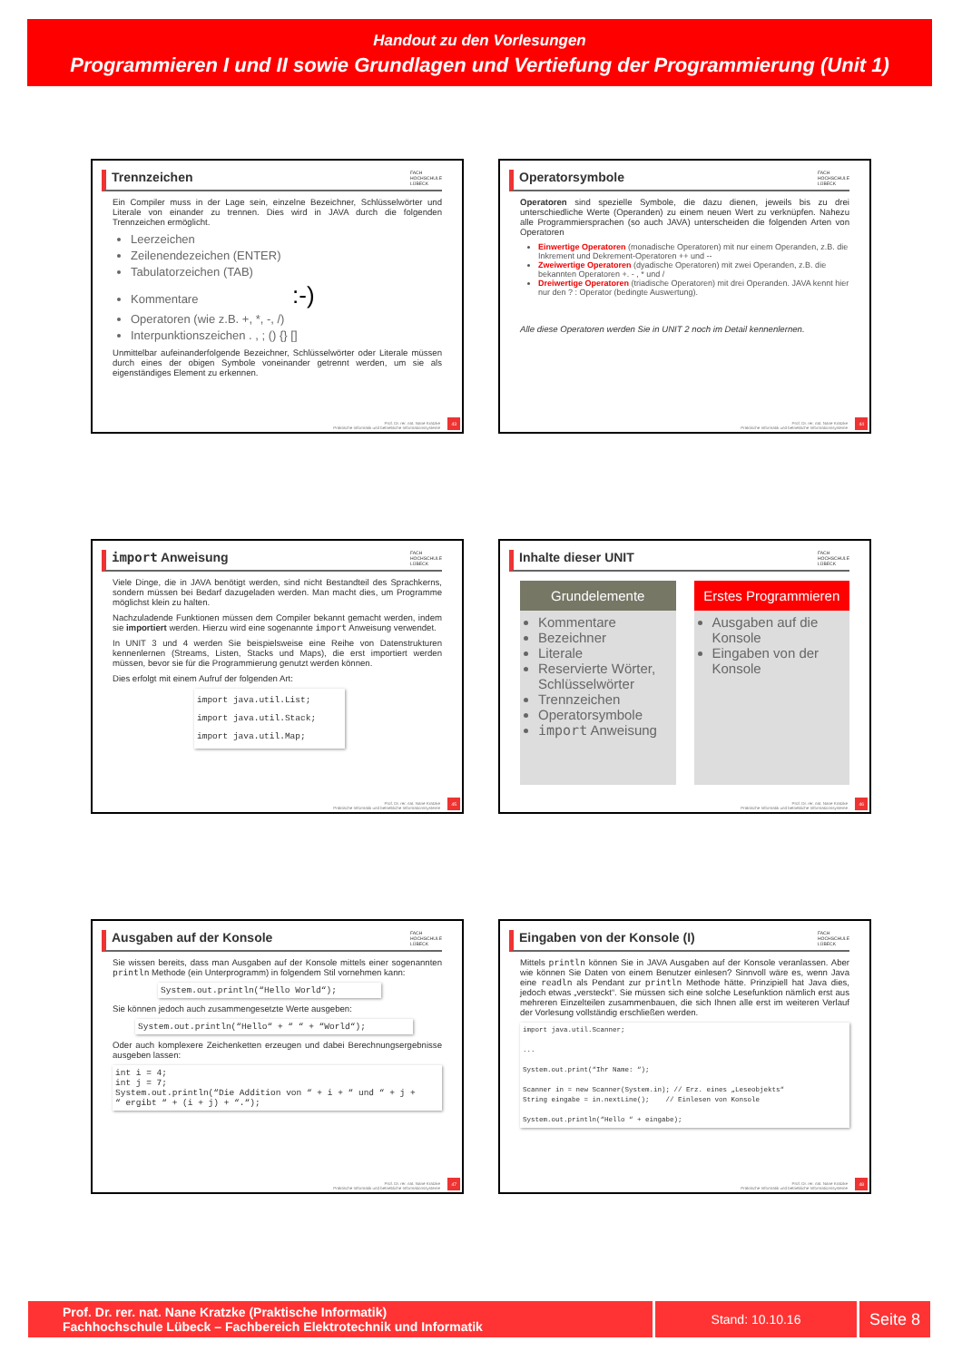Handout zu den Vorlesungen
Programmieren I und II sowie Grundlagen und Vertiefung der Programmierung (Unit 1)
Trennzeichen FACH
HOCHSCHULE
LÜBECK
Ein Compiler muss in der Lage sein, einzelne Bezeichner, Schlüsselwörter und Literale von einander zu trennen. Dies wird in JAVA durch die folgenden Trennzeichen ermöglicht.
Leerzeichen
Zeilenendezeichen (ENTER)
Tabulatorzeichen (TAB)
Kommentare :-)
Operatoren (wie z.B. +, *, -, /)
Interpunktionszeichen . , ; () {} []
Unmittelbar aufeinanderfolgende Bezeichner, Schlüsselwörter oder Literale müssen durch eines der obigen Symbole voneinander getrennt werden, um sie als eigenständiges Element zu erkennen.
Prof. Dr. rer. nat. Nane Kratzke
Praktische Informatik und betriebliche Informationssysteme
43
Operatorsymbole FACH
HOCHSCHULE
LÜBECK
Operatoren sind spezielle Symbole, die dazu dienen, jeweils bis zu drei unterschiedliche Werte (Operanden) zu einem neuen Wert zu verknüpfen. Nahezu alle Programmiersprachen (so auch JAVA) unterscheiden die folgenden Arten von Operatoren
Einwertige Operatoren (monadische Operatoren) mit nur einem Operanden, z.B. die Inkrement und Dekrement-Operatoren ++ und --
Zweiwertige Operatoren (dyadische Operatoren) mit zwei Operanden, z.B. die bekannten Operatoren +. - , * und /
Dreiwertige Operatoren (triadische Operatoren) mit drei Operanden. JAVA kennt hier nur den ? : Operator (bedingte Auswertung).
Alle diese Operatoren werden Sie in UNIT 2 noch im Detail kennenlernen.
Prof. Dr. rer. nat. Nane Kratzke
Praktische Informatik und betriebliche Informationssysteme
44
import Anweisung FACH
HOCHSCHULE
LÜBECK
Viele Dinge, die in JAVA benötigt werden, sind nicht Bestandteil des Sprachkerns, sondern müssen bei Bedarf dazugeladen werden. Man macht dies, um Programme möglichst klein zu halten.
Nachzuladende Funktionen müssen dem Compiler bekannt gemacht werden, indem sie importiert werden. Hierzu wird eine sogenannte import Anweisung verwendet.
In UNIT 3 und 4 werden Sie beispielsweise eine Reihe von Datenstrukturen kennenlernen (Streams, Listen, Stacks und Maps), die erst importiert werden müssen, bevor sie für die Programmierung genutzt werden können.
Dies erfolgt mit einem Aufruf der folgenden Art:
import java.util.List;
import java.util.Stack;
import java.util.Map;
Prof. Dr. rer. nat. Nane Kratzke
Praktische Informatik und betriebliche Informationssysteme
45
Inhalte dieser UNIT FACH
HOCHSCHULE
LÜBECK
Grundelemente
Kommentare
Bezeichner
Literale
Reservierte Wörter, Schlüsselwörter
Trennzeichen
Operatorsymbole
import Anweisung
Erstes Programmieren
Ausgaben auf die Konsole
Eingaben von der Konsole
Prof. Dr. rer. nat. Nane Kratzke
Praktische Informatik und betriebliche Informationssysteme
46
Ausgaben auf der Konsole FACH
HOCHSCHULE
LÜBECK
Sie wissen bereits, dass man Ausgaben auf der Konsole mittels einer sogenannten println Methode (ein Unterprogramm) in folgendem Stil vornehmen kann:
System.out.println(“Hello World“);
Sie können jedoch auch zusammengesetzte Werte ausgeben:
System.out.println(“Hello“ + “ “ + “World“);
Oder auch komplexere Zeichenketten erzeugen und dabei Berechnungsergebnisse ausgeben lassen:
int i = 4;
int j = 7;
System.out.println(“Die Addition von “ + i + “ und “ + j +
“ ergibt “ + (i + j) + “.“);
Prof. Dr. rer. nat. Nane Kratzke
Praktische Informatik und betriebliche Informationssysteme
47
Eingaben von der Konsole (I) FACH
HOCHSCHULE
LÜBECK
Mittels println können Sie in JAVA Ausgaben auf der Konsole veranlassen. Aber wie können Sie Daten von einem Benutzer einlesen? Sinnvoll wäre es, wenn Java eine readln als Pendant zur println Methode hätte. Prinzipiell hat Java dies, jedoch etwas „versteckt“. Sie müssen sich eine solche Lesefunktion nämlich erst aus mehreren Einzelteilen zusammenbauen, die sich Ihnen alle erst im weiteren Verlauf der Vorlesung vollständig erschließen werden.
import java.util.Scanner;

...

System.out.print(“Ihr Name: “);

Scanner in = new Scanner(System.in); // Erz. eines „Leseobjekts“
String eingabe = in.nextLine();    // Einlesen von Konsole

System.out.println(“Hello “ + eingabe);
Prof. Dr. rer. nat. Nane Kratzke
Praktische Informatik und betriebliche Informationssysteme
48
Prof. Dr. rer. nat. Nane Kratzke (Praktische Informatik)
Fachhochschule Lübeck – Fachbereich Elektrotechnik und Informatik
Stand: 10.10.16
Seite 8